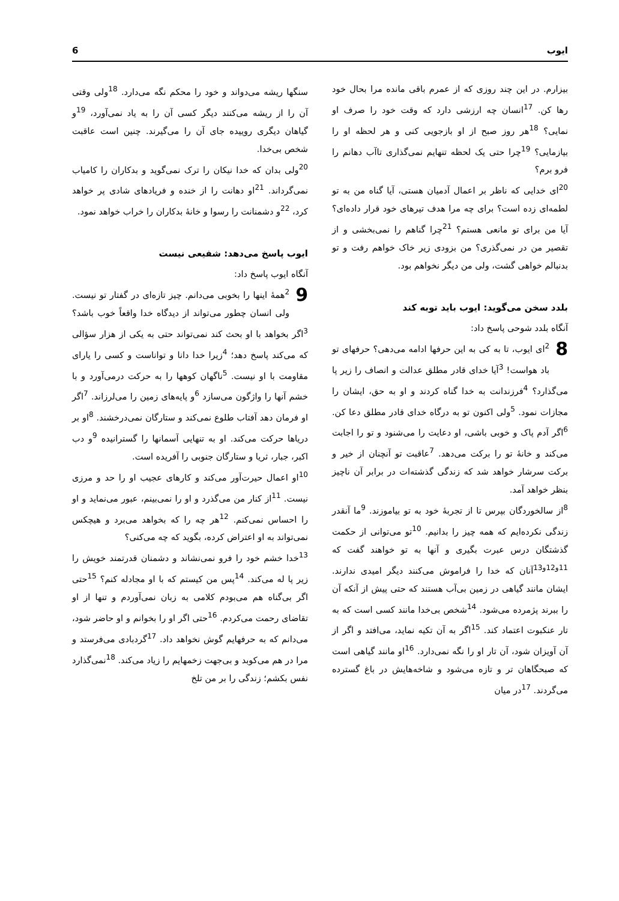ایوب 6
بیزارم. در این چند روزی که از عمرم باقی مانده مرا بحال خود رها کن. <sup>17</sup>انسان چه ارزشی دارد که وقت خود را صرف او نمایی؟ <sup>18</sup>هر روز صبح از او بازجویی کنی و هر لحظه او را بیازمایی؟ <sup>19</sup>چرا حتی یک لحظه تنهایم نمی‌گذاری تاآب دهانم را فرو برم؟
<sup>20</sup> ای خدایی که ناظر بر اعمال آدمیان هستی، آیا گناه من به تو لطمه‌ای زده است؟ برای چه مرا هدف تیرهای خود قرار داده‌ای؟ آیا من برای تو مانعی هستم؟ <sup>21</sup>چرا گناهم را نمی‌بخشی و از تقصیر من در نمی‌گذری؟ من بزودی زیر خاک خواهم رفت و تو بدنبالم خواهی گشت، ولی من دیگر نخواهم بود.
بلدد سخن می‌گوید: ایوب باید توبه کند
آنگاه بلدد شوحی پاسخ داد:
8 <sup>2</sup>ای ایوب، تا به کی به این حرفها ادامه می‌دهی؟ حرفهای تو باد هواست! <sup>3</sup>آیا خدای قادر مطلق عدالت و انصاف را زیر پا می‌گذارد؟ <sup>4</sup>فرزندانت به خدا گناه کردند و او به حق، ایشان را مجازات نمود. <sup>5</sup>ولی اکنون تو به درگاه خدای قادر مطلق دعا کن. <sup>6</sup>اگر آدم پاک و خوبی باشی، او دعایت را می‌شنود و تو را اجابت می‌کند و خانهٔ تو را برکت می‌دهد. <sup>7</sup>عاقبت تو آنچنان از خیر و برکت سرشار خواهد شد که زندگی گذشته‌ات در برابر آن ناچیز بنظر خواهد آمد.
<sup>8</sup> از سالخوردگان بپرس تا از تجربهٔ خود به تو بیاموزند. <sup>9</sup>ما آنقدر زندگی نکرده‌ایم که همه چیز را بدانیم. <sup>10</sup>تو می‌توانی از حکمت گذشتگان درس عبرت بگیری و آنها به تو خواهند گفت که <sup>11و12و13</sup>آنان که خدا را فراموش می‌کنند دیگر امیدی ندارند. ایشان مانند گیاهی در زمین بی‌آب هستند که حتی پیش از آنکه آن را ببرند پژمرده می‌شود. <sup>14</sup>شخص بی‌خدا مانند کسی است که به تار عنکبوت اعتماد کند. <sup>15</sup>اگر به آن تکیه نماید، می‌افتد و اگر از آن آویزان شود، آن تار او را نگه نمی‌دارد. <sup>16</sup>او مانند گیاهی است که صبحگاهان تر و تازه می‌شود و شاخه‌هایش در باغ گسترده می‌گردند. <sup>17</sup>در میان
سنگها ریشه می‌دواند و خود را محکم نگه می‌دارد. <sup>18</sup>ولی وقتی آن را از ریشه می‌کنند دیگر کسی آن را به یاد نمی‌آورد، <sup>19</sup>و گیاهان دیگری روییده جای آن را می‌گیرند. چنین است عاقبت شخص بی‌خدا.
<sup>20</sup> ولی بدان که خدا نیکان را ترک نمی‌گوید و بدکاران را کامیاب نمی‌گرداند. <sup>21</sup>او دهانت را از خنده و فریادهای شادی پر خواهد کرد، <sup>22</sup>و دشمنانت را رسوا و خانهٔ بدکاران را خراب خواهد نمود.
ایوب پاسخ می‌دهد: شفیعی نیست
آنگاه ایوب پاسخ داد:
9 <sup>2</sup>همهٔ اینها را بخوبی می‌دانم. چیز تازه‌ای در گفتار تو نیست. ولی انسان چطور می‌تواند از دیدگاه خدا واقعاً خوب باشد؟ <sup>3</sup>اگر بخواهد با او بحث کند نمی‌تواند حتی به یکی از هزار سؤالی که می‌کند پاسخ دهد؛ <sup>4</sup>زیرا خدا دانا و تواناست و کسی را یارای مقاومت با او نیست. <sup>5</sup>ناگهان کوهها را به حرکت درمی‌آورد و با خشم آنها را واژگون می‌سازد <sup>6</sup>و پایه‌های زمین را می‌لرزاند. <sup>7</sup>اگر او فرمان دهد آفتاب طلوع نمی‌کند و ستارگان نمی‌درخشند. <sup>8</sup>او بر دریاها حرکت می‌کند. او به تنهایی آسمانها را گسترانیده <sup>9</sup>و دب اکبر، جبار، ثریا و ستارگان جنوبی را آفریده است.
<sup>10</sup> او اعمال حیرت‌آور می‌کند و کارهای عجیب او را حد و مرزی نیست. <sup>11</sup>از کنار من می‌گذرد و او را نمی‌بینم، عبور می‌نماید و او را احساس نمی‌کنم. <sup>12</sup>هر چه را که بخواهد می‌برد و هیچکس نمی‌تواند به او اعتراض کرده، بگوید که چه می‌کنی؟
<sup>13</sup> خدا خشم خود را فرو نمی‌نشاند و دشمنان قدرتمند خویش را زیر پا له می‌کند. <sup>14</sup>پس من کیستم که با او مجادله کنم؟ <sup>15</sup>حتی اگر بی‌گناه هم می‌بودم کلامی به زبان نمی‌آوردم و تنها از او تقاضای رحمت می‌کردم. <sup>16</sup>حتی اگر او را بخوانم و او حاضر شود، می‌دانم که به حرفهایم گوش نخواهد داد. <sup>17</sup>گردبادی می‌فرستد و مرا در هم می‌کوبد و بی‌جهت زخمهایم را زیاد می‌کند. <sup>18</sup>نمی‌گذارد نفس بکشم؛ زندگی را بر من تلخ